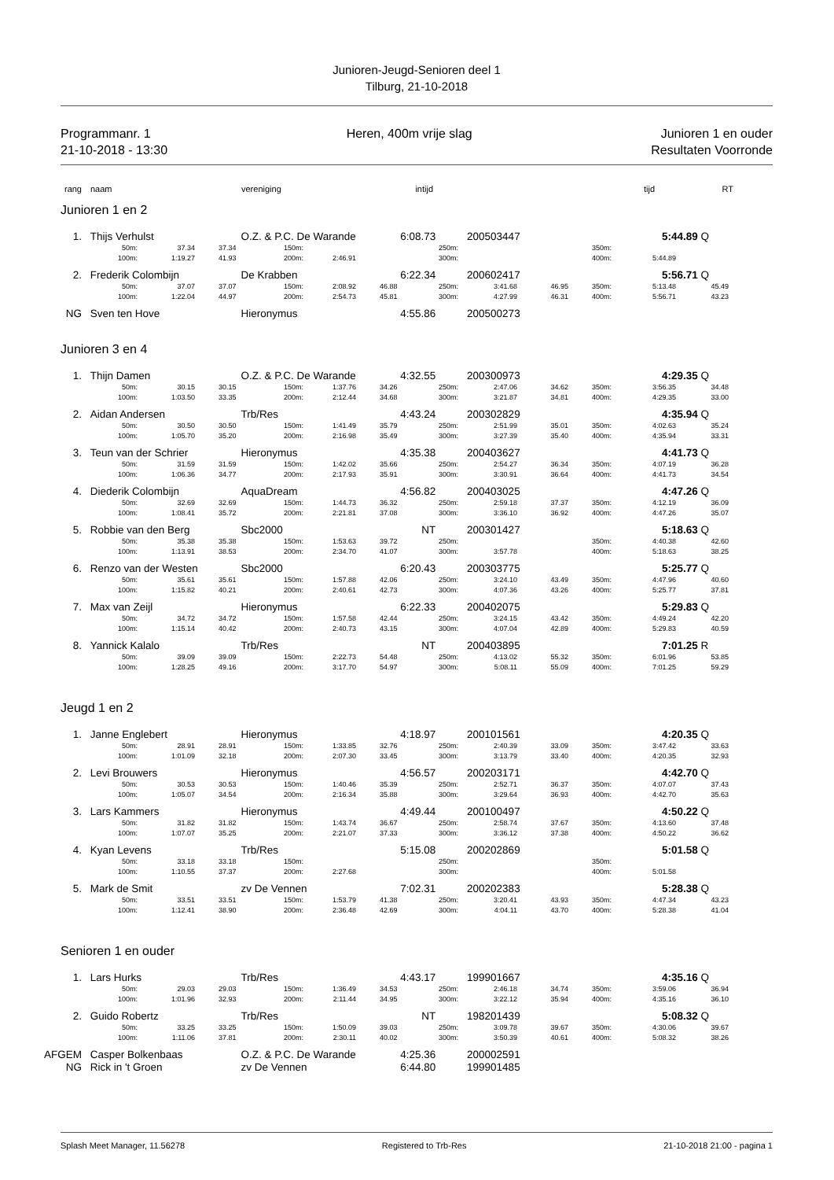Junioren-Jeugd-Senioren deel 1
Tilburg, 21-10-2018
Programmanr. 1
21-10-2018 - 13:30
Heren, 400m vrije slag Junioren 1 en ouder
Resultaten Voorronde
rang naam vereniging intijd tijd RT
| Junioren 1 en 2 | | | | | | | | | | | |
| 1. Thijs Verhulst O.Z. & P.C. De Warande 6:08.73 200503447 5:44.89 Q | | | | | | | | | | | |
| 50m: | 37.34 | 37.34 | 150m: | | | 250m: | | | 350m: | | |
| 100m: | 1:19.27 | 41.93 | 200m: | 2:46.91 | | 300m: | | | 400m: | 5:44.89 | |
| 2. Frederik Colombijn De Krabben 6:22.34 200602417 5:56.71 Q | | | | | | | | | | | |
| 50m: | 37.07 | 37.07 | 150m: | 2:08.92 | 46.88 | 250m: | 3:41.68 | 46.95 | 350m: | 5:13.48 | 45.49 |
| 100m: | 1:22.04 | 44.97 | 200m: | 2:54.73 | 45.81 | 300m: | 4:27.99 | 46.31 | 400m: | 5:56.71 | 43.23 |
| NG Sven ten Hove Hieronymus 4:55.86 200500273 | | | | | | | | | | | |
| Junioren 3 en 4 | | | | | | | | | | | |
| 1. Thijn Damen O.Z. & P.C. De Warande 4:32.55 200300973 4:29.35 Q | | | | | | | | | | | |
| 50m: | 30.15 | 30.15 | 150m: | 1:37.76 | 34.26 | 250m: | 2:47.06 | 34.62 | 350m: | 3:56.35 | 34.48 |
| 100m: | 1:03.50 | 33.35 | 200m: | 2:12.44 | 34.68 | 300m: | 3:21.87 | 34.81 | 400m: | 4:29.35 | 33.00 |
| 2. Aidan Andersen Trb/Res 4:43.24 200302829 4:35.94 Q | | | | | | | | | | | |
| 50m: | 30.50 | 30.50 | 150m: | 1:41.49 | 35.79 | 250m: | 2:51.99 | 35.01 | 350m: | 4:02.63 | 35.24 |
| 100m: | 1:05.70 | 35.20 | 200m: | 2:16.98 | 35.49 | 300m: | 3:27.39 | 35.40 | 400m: | 4:35.94 | 33.31 |
| 3. Teun van der Schrier Hieronymus 4:35.38 200403627 4:41.73 Q | | | | | | | | | | | |
| 50m: | 31.59 | 31.59 | 150m: | 1:42.02 | 35.66 | 250m: | 2:54.27 | 36.34 | 350m: | 4:07.19 | 36.28 |
| 100m: | 1:06.36 | 34.77 | 200m: | 2:17.93 | 35.91 | 300m: | 3:30.91 | 36.64 | 400m: | 4:41.73 | 34.54 |
| 4. Diederik Colombijn AquaDream 4:56.82 200403025 4:47.26 Q | | | | | | | | | | | |
| 50m: | 32.69 | 32.69 | 150m: | 1:44.73 | 36.32 | 250m: | 2:59.18 | 37.37 | 350m: | 4:12.19 | 36.09 |
| 100m: | 1:08.41 | 35.72 | 200m: | 2:21.81 | 37.08 | 300m: | 3:36.10 | 36.92 | 400m: | 4:47.26 | 35.07 |
| 5. Robbie van den Berg Sbc2000 NT 200301427 5:18.63 Q | | | | | | | | | | | |
| 50m: | 35.38 | 35.38 | 150m: | 1:53.63 | 39.72 | 250m: | | | 350m: | 4:40.38 | 42.60 |
| 100m: | 1:13.91 | 38.53 | 200m: | 2:34.70 | 41.07 | 300m: | 3:57.78 | | 400m: | 5:18.63 | 38.25 |
| 6. Renzo van der Westen Sbc2000 6:20.43 200303775 5:25.77 Q | | | | | | | | | | | |
| 50m: | 35.61 | 35.61 | 150m: | 1:57.88 | 42.06 | 250m: | 3:24.10 | 43.49 | 350m: | 4:47.96 | 40.60 |
| 100m: | 1:15.82 | 40.21 | 200m: | 2:40.61 | 42.73 | 300m: | 4:07.36 | 43.26 | 400m: | 5:25.77 | 37.81 |
| 7. Max van Zeijl Hieronymus 6:22.33 200402075 5:29.83 Q | | | | | | | | | | | |
| 50m: | 34.72 | 34.72 | 150m: | 1:57.58 | 42.44 | 250m: | 3:24.15 | 43.42 | 350m: | 4:49.24 | 42.20 |
| 100m: | 1:15.14 | 40.42 | 200m: | 2:40.73 | 43.15 | 300m: | 4:07.04 | 42.89 | 400m: | 5:29.83 | 40.59 |
| 8. Yannick Kalalo Trb/Res NT 200403895 7:01.25 R | | | | | | | | | | | |
| 50m: | 39.09 | 39.09 | 150m: | 2:22.73 | 54.48 | 250m: | 4:13.02 | 55.32 | 350m: | 6:01.96 | 53.85 |
| 100m: | 1:28.25 | 49.16 | 200m: | 3:17.70 | 54.97 | 300m: | 5:08.11 | 55.09 | 400m: | 7:01.25 | 59.29 |
| Jeugd 1 en 2 | | | | | | | | | | | |
| 1. Janne Englebert Hieronymus 4:18.97 200101561 4:20.35 Q | | | | | | | | | | | |
| 50m: | 28.91 | 28.91 | 150m: | 1:33.85 | 32.76 | 250m: | 2:40.39 | 33.09 | 350m: | 3:47.42 | 33.63 |
| 100m: | 1:01.09 | 32.18 | 200m: | 2:07.30 | 33.45 | 300m: | 3:13.79 | 33.40 | 400m: | 4:20.35 | 32.93 |
| 2. Levi Brouwers Hieronymus 4:56.57 200203171 4:42.70 Q | | | | | | | | | | | |
| 50m: | 30.53 | 30.53 | 150m: | 1:40.46 | 35.39 | 250m: | 2:52.71 | 36.37 | 350m: | 4:07.07 | 37.43 |
| 100m: | 1:05.07 | 34.54 | 200m: | 2:16.34 | 35.88 | 300m: | 3:29.64 | 36.93 | 400m: | 4:42.70 | 35.63 |
| 3. Lars Kammers Hieronymus 4:49.44 200100497 4:50.22 Q | | | | | | | | | | | |
| 50m: | 31.82 | 31.82 | 150m: | 1:43.74 | 36.67 | 250m: | 2:58.74 | 37.67 | 350m: | 4:13.60 | 37.48 |
| 100m: | 1:07.07 | 35.25 | 200m: | 2:21.07 | 37.33 | 300m: | 3:36.12 | 37.38 | 400m: | 4:50.22 | 36.62 |
| 4. Kyan Levens Trb/Res 5:15.08 200202869 5:01.58 Q | | | | | | | | | | | |
| 50m: | 33.18 | 33.18 | 150m: | | | 250m: | | | 350m: | | |
| 100m: | 1:10.55 | 37.37 | 200m: | 2:27.68 | | 300m: | | | 400m: | 5:01.58 | |
| 5. Mark de Smit zv De Vennen 7:02.31 200202383 5:28.38 Q | | | | | | | | | | | |
| 50m: | 33.51 | 33.51 | 150m: | 1:53.79 | 41.38 | 250m: | 3:20.41 | 43.93 | 350m: | 4:47.34 | 43.23 |
| 100m: | 1:12.41 | 38.90 | 200m: | 2:36.48 | 42.69 | 300m: | 4:04.11 | 43.70 | 400m: | 5:28.38 | 41.04 |
| Senioren 1 en ouder | | | | | | | | | | | |
| 1. Lars Hurks Trb/Res 4:43.17 199901667 4:35.16 Q | | | | | | | | | | | |
| 50m: | 29.03 | 29.03 | 150m: | 1:36.49 | 34.53 | 250m: | 2:46.18 | 34.74 | 350m: | 3:59.06 | 36.94 |
| 100m: | 1:01.96 | 32.93 | 200m: | 2:11.44 | 34.95 | 300m: | 3:22.12 | 35.94 | 400m: | 4:35.16 | 36.10 |
| 2. Guido Robertz Trb/Res NT 198201439 5:08.32 Q | | | | | | | | | | | |
| 50m: | 33.25 | 33.25 | 150m: | 1:50.09 | 39.03 | 250m: | 3:09.78 | 39.67 | 350m: | 4:30.06 | 39.67 |
| 100m: | 1:11.06 | 37.81 | 200m: | 2:30.11 | 40.02 | 300m: | 3:50.39 | 40.61 | 400m: | 5:08.32 | 38.26 |
| AFGEM Casper Bolkenbaas O.Z. & P.C. De Warande 4:25.36 200002591 | | | | | | | | | | | |
| NG Rick in 't Groen zv De Vennen 6:44.80 199901485 | | | | | | | | | | | |
Splash Meet Manager, 11.56278 Registered to Trb-Res 21-10-2018 21:00 - pagina 1